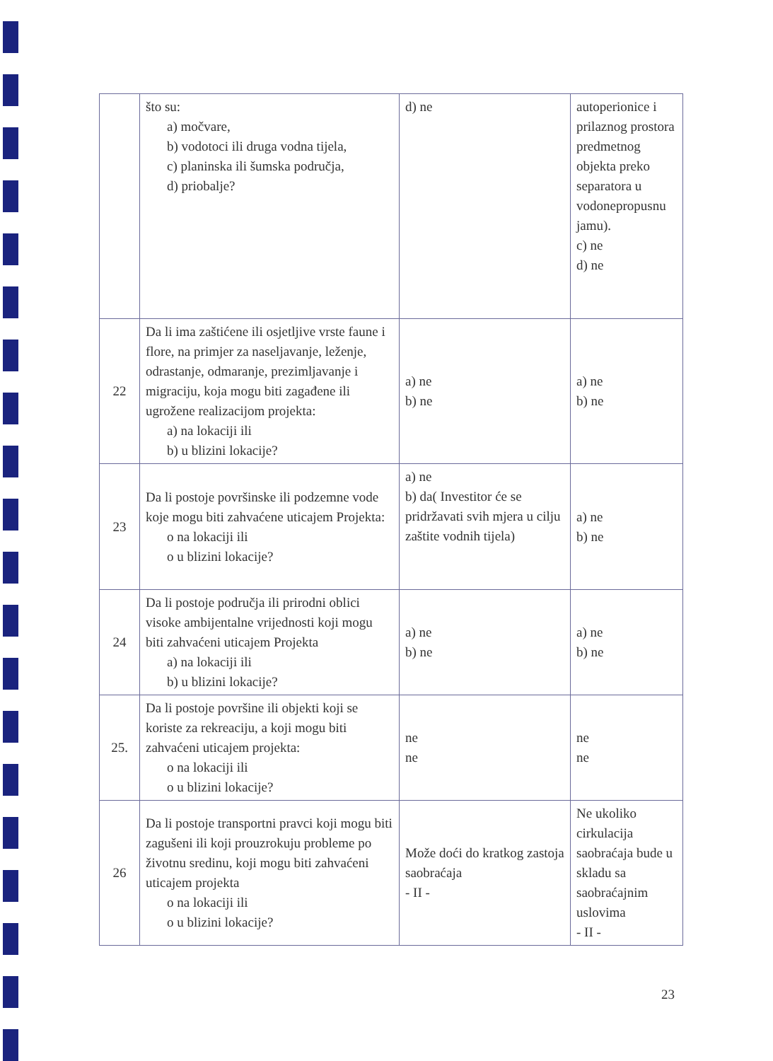| | što su: a) močvare, b) vodotoci ili druga vodna tijela, c) planinska ili šumska područja, d) priobalje? | d) ne | autoperionice i prilaznog prostora predmetnog objekta preko separatora u vodonepropusnu jamu). c) ne d) ne |
| 22 | Da li ima zaštićene ili osjetljive vrste faune i flore, na primjer za naseljavanje, leženje, odrastanje, odmaranje, prezimljavanje i migraciju, koja mogu biti zagađene ili ugrožene realizacijom projekta: a) na lokaciji ili b) u blizini lokacije? | a) ne b) ne | a) ne b) ne |
| 23 | Da li postoje površinske ili podzemne vode koje mogu biti zahvaćene uticajem Projekta: o na lokaciji ili o u blizini lokacije? | a) ne b) da( Investitor će se pridržavati svih mjera u cilju zaštite vodnih tijela) | a) ne b) ne |
| 24 | Da li postoje područja ili prirodni oblici visoke ambijentalne vrijednosti koji mogu biti zahvaćeni uticajem Projekta a) na lokaciji ili b) u blizini lokacije? | a) ne b) ne | a) ne b) ne |
| 25. | Da li postoje površine ili objekti koji se koriste za rekreaciju, a koji mogu biti zahvaćeni uticajem projekta: o na lokaciji ili o u blizini lokacije? | ne ne | ne ne |
| 26 | Da li postoje transportni pravci koji mogu biti zagušeni ili koji prouzrokuju probleme po životnu sredinu, koji mogu biti zahvaćeni uticajem projekta o na lokaciji ili o u blizini lokacije? | Može doći do kratkog zastoja saobraćaja - II - | Ne ukoliko cirkulacija saobraćaja bude u skladu sa saobraćajnim uslovima - II - |
23